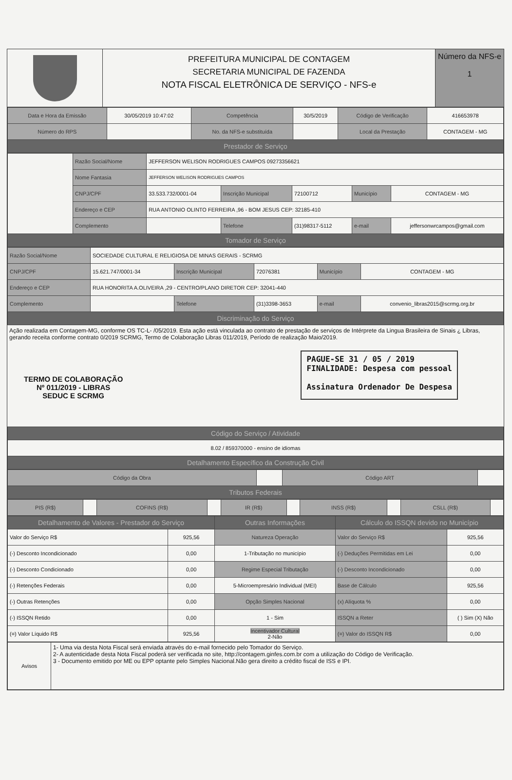PREFEITURA MUNICIPAL DE CONTAGEM
SECRETARIA MUNICIPAL DE FAZENDA
NOTA FISCAL ELETRÔNICA DE SERVIÇO - NFS-e
Número da NFS-e
1
| Data e Hora da Emissão | 30/05/2019 10:47:02 | Competência | 30/5/2019 | Código de Verificação | 416653978 |
| Número do RPS | | No. da NFS-e substituída | | Local da Prestação | CONTAGEM - MG |
| Prestador de Serviço | | | | | |
| | Razão Social/Nome | JEFFERSON WELISON RODRIGUES CAMPOS 09273356621 | | | | |
| | Nome Fantasia | JEFFERSON WELISON RODRIGUES CAMPOS | | | | |
| | CNPJ/CPF | 33.533.732/0001-04 | Inscrição Municipal | 72100712 | Município | CONTAGEM - MG |
| | Endereço e CEP | RUA ANTONIO OLINTO FERREIRA ,96 - BOM JESUS CEP: 32185-410 | | | | |
| | Complemento | | Telefone | (31)98317-5112 | e-mail | jeffersonwrcampos@gmail.com |
| Tomador de Serviço | | | | | | |
| Razão Social/Nome | SOCIEDADE CULTURAL E RELIGIOSA DE MINAS GERAIS - SCRMG | | | | |
| CNPJ/CPF | 15.621.747/0001-34 | Inscrição Municipal | 72076381 | Município | CONTAGEM - MG |
| Endereço e CEP | RUA HONORITA A.OLIVEIRA ,29 - CENTRO/PLANO DIRETOR CEP: 32041-440 | | | | |
| Complemento | | Telefone | (31)3398-3653 | e-mail | convenio_libras2015@scrmg.org.br |
| Discriminação do Serviço | | | | | |
Ação realizada em Contagem-MG, conforme OS TC-L- /05/2019. Esta ação está vinculada ao contrato de prestação de serviços de Intérprete da Lingua Brasileira de Sinais ¿ Libras, gerando receita conforme contrato 0/2019 SCRMG, Termo de Colaboração Libras 011/2019, Período de realização Maio/2019.
TERMO DE COLABORAÇÃO
Nº 011/2019 - LIBRAS
SEDUC E SCRMG
PAGUE-SE 31 / 05 / 2019
FINALIDADE: Despesa com pessoal
Assinatura Ordenador De Despesa
| Código do Serviço / Atividade |
| 8.02 / 859370000 - ensino de idiomas |
| Detalhamento Específico da Construção Civil |
| Código da Obra | | Código ART | |
| Tributos Federais | | | |
| PIS (R$) | | COFINS (R$) | | IR (R$) | | INSS (R$) | | CSLL (R$) | |
| Detalhamento de Valores - Prestador do Serviço | | Outras Informações | Cálculo do ISSQN devido no Município | |
| --- | --- | --- | --- | --- |
| Valor do Serviço R$ | 925,56 | Natureza Operação | Valor do Serviço R$ | 925,56 |
| (-) Desconto Incondicionado | 0,00 | 1-Tributação no município | (-) Deduções Permitidas em Lei | 0,00 |
| (-) Desconto Condicionado | 0,00 | Regime Especial Tributação | (-) Desconto Incondicionado | 0,00 |
| (-) Retenções Federais | 0,00 | 5-Microempresário Individual (MEI) | Base de Cálculo | 925,56 |
| (-) Outras Retenções | 0,00 | Opção Simples Nacional | (x) Alíquota % | 0,00 |
| (-) ISSQN Retido | 0,00 | 1 - Sim | ISSQN a Reter | ( ) Sim (X) Não |
| (=) Valor Líquido R$ | 925,56 | Incentivador Cultural 2-Não | (=) Valor do ISSQN R$ | 0,00 |
| Avisos | 1- Uma via desta Nota Fiscal será enviada através do e-mail fornecido pelo Tomador do Serviço. 2- A autenticidade desta Nota Fiscal poderá ser verificada no site, http://contagem.ginfes.com.br com a utilização do Código de Verificação. 3 - Documento emitido por ME ou EPP optante pelo Simples Nacional.Não gera direito a crédito fiscal de ISS e IPI. |